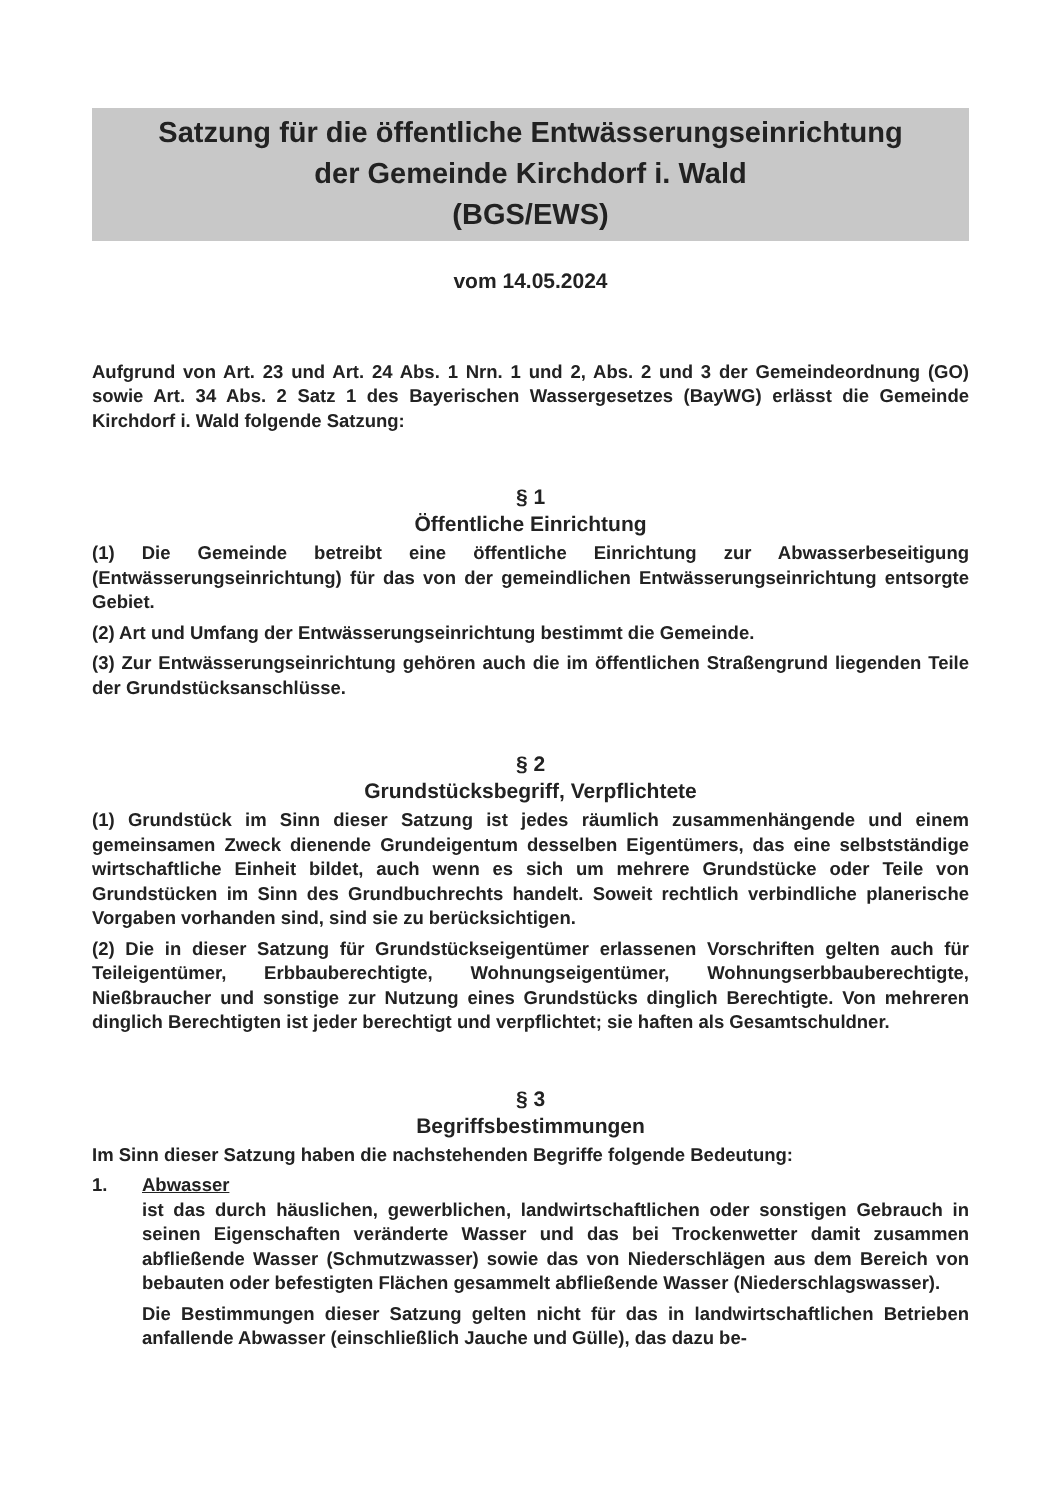Satzung für die öffentliche Entwässerungseinrichtung
der Gemeinde Kirchdorf i. Wald
(BGS/EWS)
vom 14.05.2024
Aufgrund von Art. 23 und Art. 24 Abs. 1 Nrn. 1 und 2, Abs. 2 und 3 der Gemeindeordnung (GO) sowie Art. 34 Abs. 2 Satz 1 des Bayerischen Wassergesetzes (BayWG) erlässt die Gemeinde Kirchdorf i. Wald folgende Satzung:
§ 1
Öffentliche Einrichtung
(1) Die Gemeinde betreibt eine öffentliche Einrichtung zur Abwasserbeseitigung (Entwässerungseinrichtung) für das von der gemeindlichen Entwässerungseinrichtung entsorgte Gebiet.
(2) Art und Umfang der Entwässerungseinrichtung bestimmt die Gemeinde.
(3) Zur Entwässerungseinrichtung gehören auch die im öffentlichen Straßengrund liegenden Teile der Grundstücksanschlüsse.
§ 2
Grundstücksbegriff, Verpflichtete
(1) Grundstück im Sinn dieser Satzung ist jedes räumlich zusammenhängende und einem gemeinsamen Zweck dienende Grundeigentum desselben Eigentümers, das eine selbstständige wirtschaftliche Einheit bildet, auch wenn es sich um mehrere Grundstücke oder Teile von Grundstücken im Sinn des Grundbuchrechts handelt. Soweit rechtlich verbindliche planerische Vorgaben vorhanden sind, sind sie zu berücksichtigen.
(2) Die in dieser Satzung für Grundstückseigentümer erlassenen Vorschriften gelten auch für Teileigentümer, Erbbauberechtigte, Wohnungseigentümer, Wohnungserbbauberechtigte, Nießbraucher und sonstige zur Nutzung eines Grundstücks dinglich Berechtigte. Von mehreren dinglich Berechtigten ist jeder berechtigt und verpflichtet; sie haften als Gesamtschuldner.
§ 3
Begriffsbestimmungen
Im Sinn dieser Satzung haben die nachstehenden Begriffe folgende Bedeutung:
1. Abwasser
ist das durch häuslichen, gewerblichen, landwirtschaftlichen oder sonstigen Gebrauch in seinen Eigenschaften veränderte Wasser und das bei Trockenwetter damit zusammen abfließende Wasser (Schmutzwasser) sowie das von Niederschlägen aus dem Bereich von bebauten oder befestigten Flächen gesammelt abfließende Wasser (Niederschlagswasser).
Die Bestimmungen dieser Satzung gelten nicht für das in landwirtschaftlichen Betrieben anfallende Abwasser (einschließlich Jauche und Gülle), das dazu be-